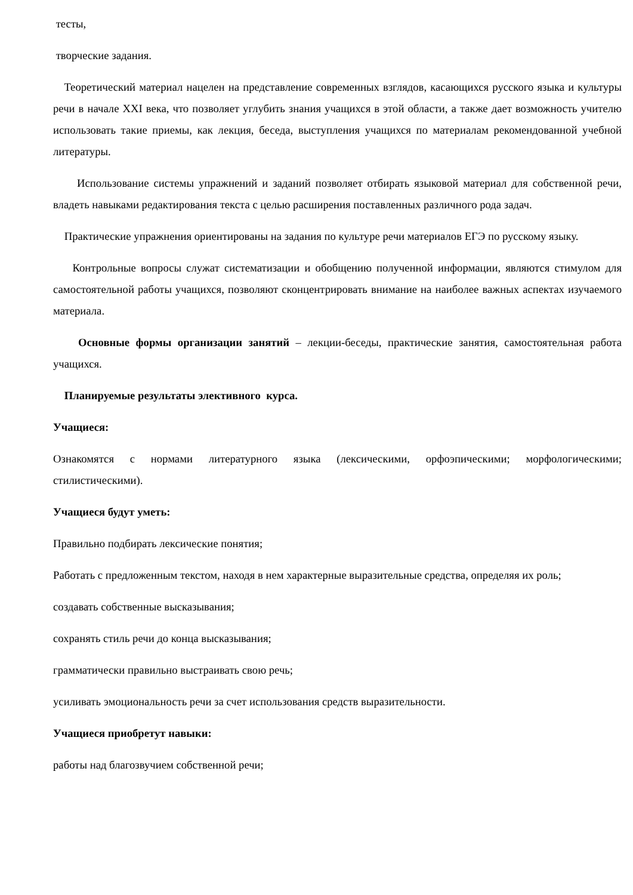тесты,
творческие задания.
Теоретический материал нацелен на представление современных взглядов, касающихся русского языка и культуры речи в начале XXI века, что позволяет углубить знания учащихся в этой области, а также дает возможность учителю использовать такие приемы, как лекция, беседа, выступления учащихся по материалам рекомендованной учебной литературы.
Использование системы упражнений и заданий позволяет отбирать языковой материал для собственной речи, владеть навыками редактирования текста с целью расширения поставленных различного рода задач.
Практические упражнения ориентированы на задания по культуре речи материалов ЕГЭ по русскому языку.
Контрольные вопросы служат систематизации и обобщению полученной информации, являются стимулом для самостоятельной работы учащихся, позволяют сконцентрировать внимание на наиболее важных аспектах изучаемого материала.
Основные формы организации занятий – лекции-беседы, практические занятия, самостоятельная работа учащихся.
Планируемые результаты элективного курса.
Учащиеся:
Ознакомятся с нормами литературного языка (лексическими, орфоэпическими; морфологическими; стилистическими).
Учащиеся будут уметь:
Правильно подбирать лексические понятия;
Работать с предложенным текстом, находя в нем характерные выразительные средства, определяя их роль;
создавать собственные высказывания;
сохранять стиль речи до конца высказывания;
грамматически правильно выстраивать свою речь;
усиливать эмоциональность речи за счет использования средств выразительности.
Учащиеся приобретут навыки:
работы над благозвучием собственной речи;